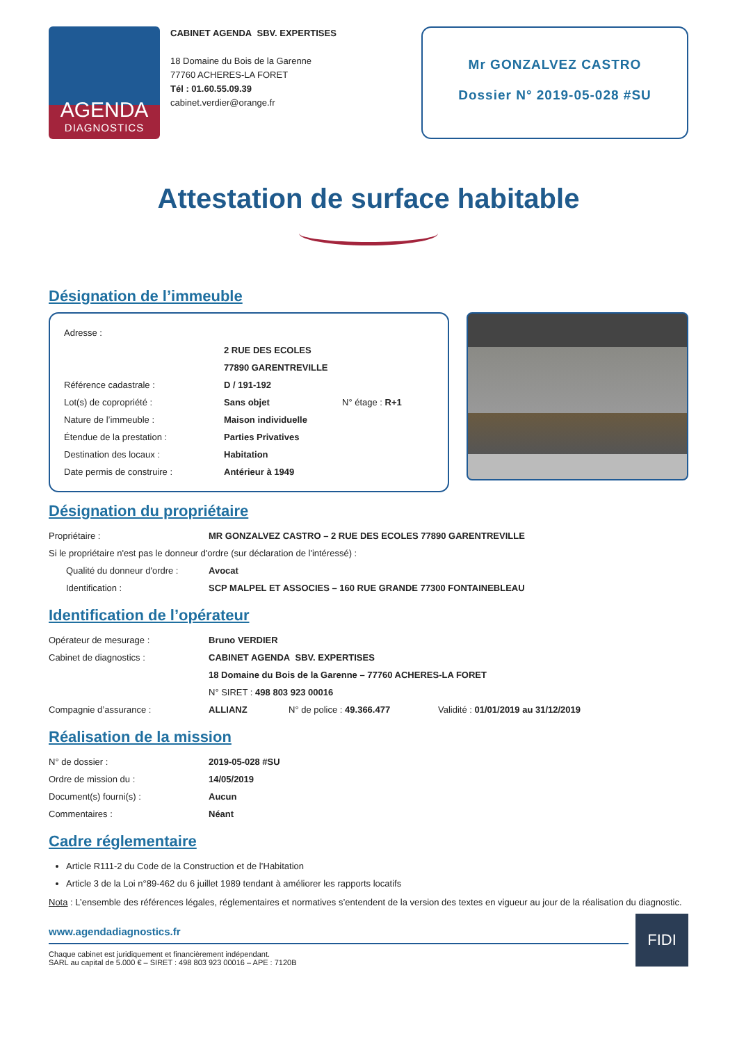AGENDA
DIAGNOSTICS
CABINET AGENDA SBV. EXPERTISES
18 Domaine du Bois de la Garenne
77760 ACHERES-LA FORET
Tél : 01.60.55.09.39
cabinet.verdier@orange.fr
Mr GONZALVEZ CASTRO
Dossier N° 2019-05-028 #SU
Attestation de surface habitable
Désignation de l’immeuble
Adresse :
2 RUE DES ECOLES
77890 GARENTREVILLE
Référence cadastrale : D / 191-192
Lot(s) de copropriété : Sans objet N° étage : R+1
Nature de l’immeuble : Maison individuelle
Étendue de la prestation : Parties Privatives
Destination des locaux : Habitation
Date permis de construire : Antérieur à 1949
Désignation du propriétaire
Propriétaire : MR GONZALVEZ CASTRO – 2 RUE DES ECOLES 77890 GARENTREVILLE
Si le propriétaire n'est pas le donneur d'ordre (sur déclaration de l'intéressé) :
Qualité du donneur d'ordre : Avocat
Identification : SCP MALPEL ET ASSOCIES – 160 RUE GRANDE 77300 FONTAINEBLEAU
Identification de l’opérateur
Opérateur de mesurage : Bruno VERDIER
Cabinet de diagnostics : CABINET AGENDA SBV. EXPERTISES
18 Domaine du Bois de la Garenne – 77760 ACHERES-LA FORET
N° SIRET : 498 803 923 00016
Compagnie d’assurance : ALLIANZ N° de police : 49.366.477 Validité : 01/01/2019 au 31/12/2019
Réalisation de la mission
N° de dossier : 2019-05-028 #SU
Ordre de mission du : 14/05/2019
Document(s) fourni(s) : Aucun
Commentaires : Néant
Cadre réglementaire
Article R111-2 du Code de la Construction et de l’Habitation
Article 3 de la Loi n°89-462 du 6 juillet 1989 tendant à améliorer les rapports locatifs
Nota : L’ensemble des références légales, réglementaires et normatives s’entendent de la version des textes en vigueur au jour de la réalisation du diagnostic.
www.agendadiagnostics.fr
Chaque cabinet est juridiquement et financièrement indépendant.
SARL au capital de 5.000 € – SIRET : 498 803 923 00016 – APE : 7120B
FIDI